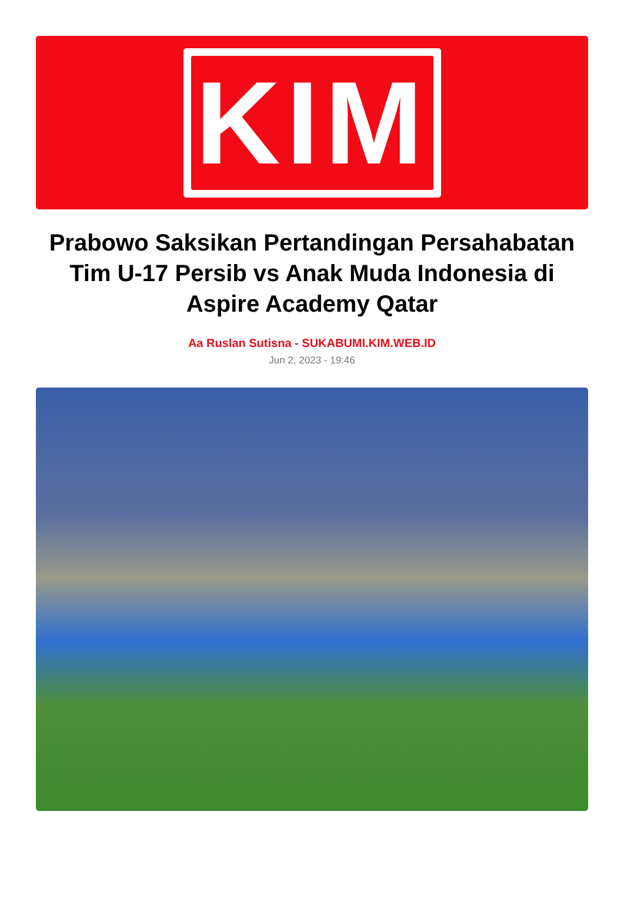KIM
Prabowo Saksikan Pertandingan Persahabatan Tim U-17 Persib vs Anak Muda Indonesia di Aspire Academy Qatar
Aa Ruslan Sutisna - SUKABUMI.KIM.WEB.ID
Jun 2, 2023 - 19:46